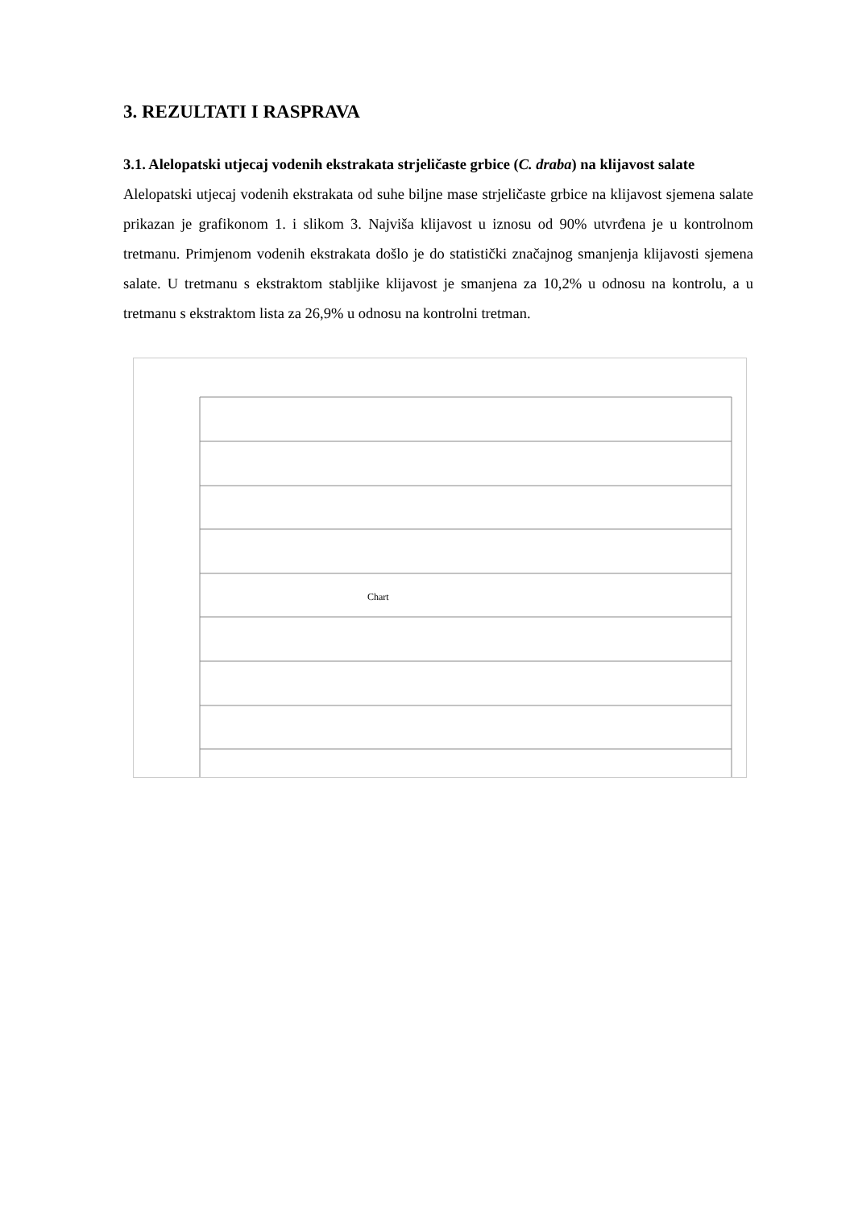3. REZULTATI I RASPRAVA
3.1. Alelopatski utjecaj vodenih ekstrakata strjeličaste grbice (C. draba) na klijavost salate
Alelopatski utjecaj vodenih ekstrakata od suhe biljne mase strjeličaste grbice na klijavost sjemena salate prikazan je grafikonom 1. i slikom 3. Najviša klijavost u iznosu od 90% utvrđena je u kontrolnom tretmanu. Primjenom vodenih ekstrakata došlo je do statistički značajnog smanjenja klijavosti sjemena salate. U tretmanu s ekstraktom stabljike klijavost je smanjena za 10,2% u odnosu na kontrolu, a u tretmanu s ekstraktom lista za 26,9% u odnosu na kontrolni tretman.
Chart